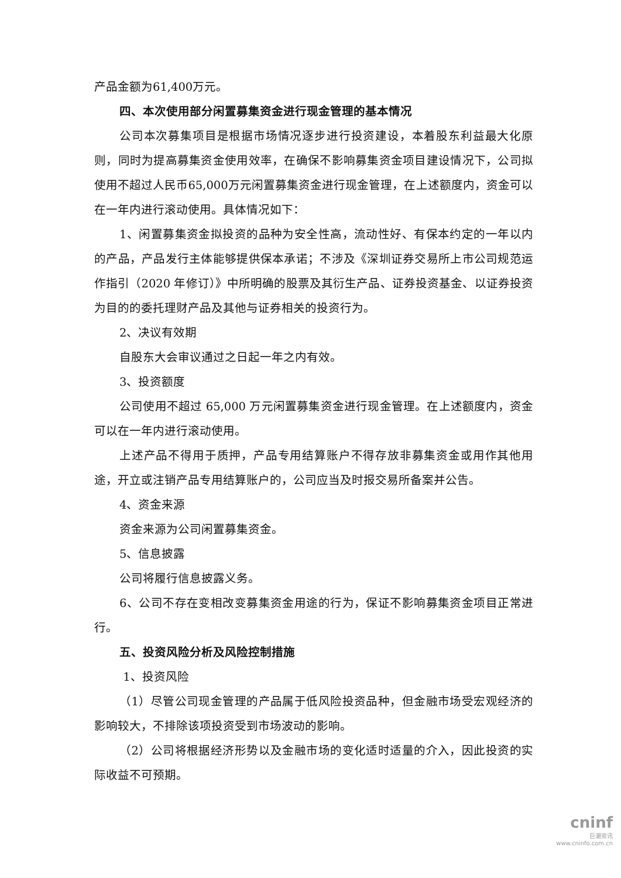产品金额为61,400万元。
四、本次使用部分闲置募集资金进行现金管理的基本情况
公司本次募集项目是根据市场情况逐步进行投资建设，本着股东利益最大化原则，同时为提高募集资金使用效率，在确保不影响募集资金项目建设情况下，公司拟使用不超过人民币65,000万元闲置募集资金进行现金管理，在上述额度内，资金可以在一年内进行滚动使用。具体情况如下：
1、闲置募集资金拟投资的品种为安全性高，流动性好、有保本约定的一年以内的产品，产品发行主体能够提供保本承诺；不涉及《深圳证券交易所上市公司规范运作指引（2020 年修订）》中所明确的股票及其衍生产品、证券投资基金、以证券投资为目的的委托理财产品及其他与证券相关的投资行为。
2、决议有效期
自股东大会审议通过之日起一年之内有效。
3、投资额度
公司使用不超过 65,000 万元闲置募集资金进行现金管理。在上述额度内，资金可以在一年内进行滚动使用。
上述产品不得用于质押，产品专用结算账户不得存放非募集资金或用作其他用途，开立或注销产品专用结算账户的，公司应当及时报交易所备案并公告。
4、资金来源
资金来源为公司闲置募集资金。
5、信息披露
公司将履行信息披露义务。
6、公司不存在变相改变募集资金用途的行为，保证不影响募集资金项目正常进行。
五、投资风险分析及风险控制措施
1、投资风险
（1）尽管公司现金管理的产品属于低风险投资品种，但金融市场受宏观经济的影响较大，不排除该项投资受到市场波动的影响。
（2）公司将根据经济形势以及金融市场的变化适时适量的介入，因此投资的实际收益不可预期。
cninf
巨潮资讯
www.cninfo.com.cn